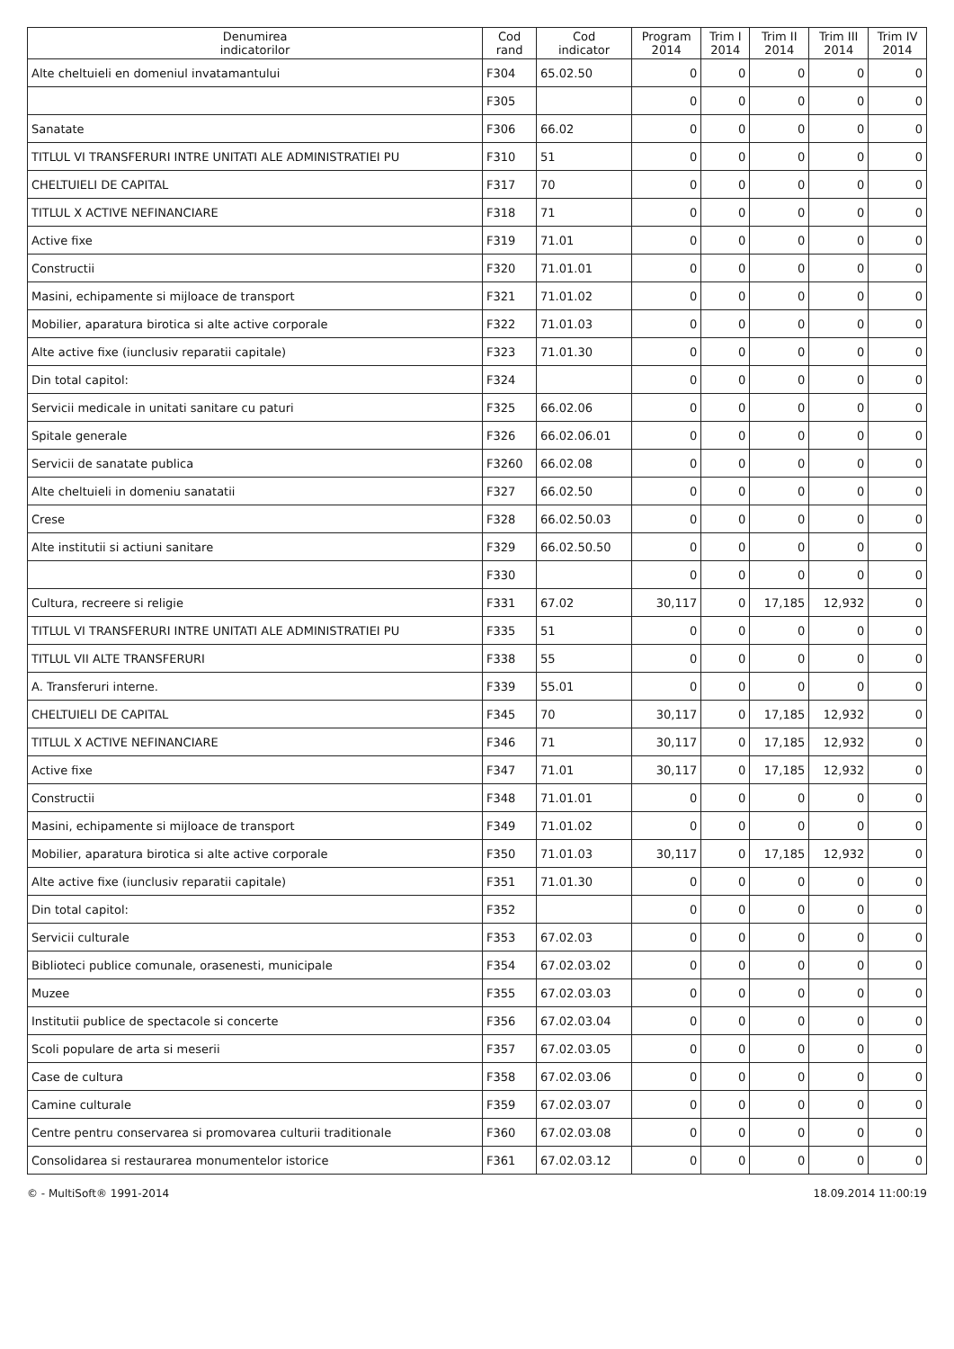| Denumirea indicatorilor | Cod rand | Cod indicator | Program 2014 | Trim I 2014 | Trim II 2014 | Trim III 2014 | Trim IV 2014 |
| --- | --- | --- | --- | --- | --- | --- | --- |
| Alte cheltuieli en domeniul invatamantului | F304 | 65.02.50 | 0 | 0 | 0 | 0 | 0 |
| | F305 | | 0 | 0 | 0 | 0 | 0 |
| Sanatate | F306 | 66.02 | 0 | 0 | 0 | 0 | 0 |
| TITLUL VI TRANSFERURI INTRE UNITATI ALE ADMINISTRATIEI PU | F310 | 51 | 0 | 0 | 0 | 0 | 0 |
| CHELTUIELI DE CAPITAL | F317 | 70 | 0 | 0 | 0 | 0 | 0 |
| TITLUL X ACTIVE NEFINANCIARE | F318 | 71 | 0 | 0 | 0 | 0 | 0 |
| Active fixe | F319 | 71.01 | 0 | 0 | 0 | 0 | 0 |
| Constructii | F320 | 71.01.01 | 0 | 0 | 0 | 0 | 0 |
| Masini, echipamente si mijloace de transport | F321 | 71.01.02 | 0 | 0 | 0 | 0 | 0 |
| Mobilier, aparatura birotica si alte active corporale | F322 | 71.01.03 | 0 | 0 | 0 | 0 | 0 |
| Alte active fixe (iunclusiv reparatii capitale) | F323 | 71.01.30 | 0 | 0 | 0 | 0 | 0 |
| Din total capitol: | F324 | | 0 | 0 | 0 | 0 | 0 |
| Servicii medicale in unitati sanitare cu paturi | F325 | 66.02.06 | 0 | 0 | 0 | 0 | 0 |
| Spitale generale | F326 | 66.02.06.01 | 0 | 0 | 0 | 0 | 0 |
| Servicii de sanatate publica | F3260 | 66.02.08 | 0 | 0 | 0 | 0 | 0 |
| Alte cheltuieli in domeniu sanatatii | F327 | 66.02.50 | 0 | 0 | 0 | 0 | 0 |
| Crese | F328 | 66.02.50.03 | 0 | 0 | 0 | 0 | 0 |
| Alte institutii si actiuni sanitare | F329 | 66.02.50.50 | 0 | 0 | 0 | 0 | 0 |
| | F330 | | 0 | 0 | 0 | 0 | 0 |
| Cultura, recreere si religie | F331 | 67.02 | 30,117 | 0 | 17,185 | 12,932 | 0 |
| TITLUL VI TRANSFERURI INTRE UNITATI ALE ADMINISTRATIEI PU | F335 | 51 | 0 | 0 | 0 | 0 | 0 |
| TITLUL VII ALTE TRANSFERURI | F338 | 55 | 0 | 0 | 0 | 0 | 0 |
| A. Transferuri interne. | F339 | 55.01 | 0 | 0 | 0 | 0 | 0 |
| CHELTUIELI DE CAPITAL | F345 | 70 | 30,117 | 0 | 17,185 | 12,932 | 0 |
| TITLUL X ACTIVE NEFINANCIARE | F346 | 71 | 30,117 | 0 | 17,185 | 12,932 | 0 |
| Active fixe | F347 | 71.01 | 30,117 | 0 | 17,185 | 12,932 | 0 |
| Constructii | F348 | 71.01.01 | 0 | 0 | 0 | 0 | 0 |
| Masini, echipamente si mijloace de transport | F349 | 71.01.02 | 0 | 0 | 0 | 0 | 0 |
| Mobilier, aparatura birotica si alte active corporale | F350 | 71.01.03 | 30,117 | 0 | 17,185 | 12,932 | 0 |
| Alte active fixe (iunclusiv reparatii capitale) | F351 | 71.01.30 | 0 | 0 | 0 | 0 | 0 |
| Din total capitol: | F352 | | 0 | 0 | 0 | 0 | 0 |
| Servicii culturale | F353 | 67.02.03 | 0 | 0 | 0 | 0 | 0 |
| Biblioteci publice comunale, orasenesti, municipale | F354 | 67.02.03.02 | 0 | 0 | 0 | 0 | 0 |
| Muzee | F355 | 67.02.03.03 | 0 | 0 | 0 | 0 | 0 |
| Institutii publice de spectacole si concerte | F356 | 67.02.03.04 | 0 | 0 | 0 | 0 | 0 |
| Scoli populare de arta si meserii | F357 | 67.02.03.05 | 0 | 0 | 0 | 0 | 0 |
| Case de cultura | F358 | 67.02.03.06 | 0 | 0 | 0 | 0 | 0 |
| Camine culturale | F359 | 67.02.03.07 | 0 | 0 | 0 | 0 | 0 |
| Centre pentru conservarea si promovarea culturii traditionale | F360 | 67.02.03.08 | 0 | 0 | 0 | 0 | 0 |
| Consolidarea si restaurarea monumentelor istorice | F361 | 67.02.03.12 | 0 | 0 | 0 | 0 | 0 |
© - MultiSoft® 1991-2014 18.09.2014 11:00:19